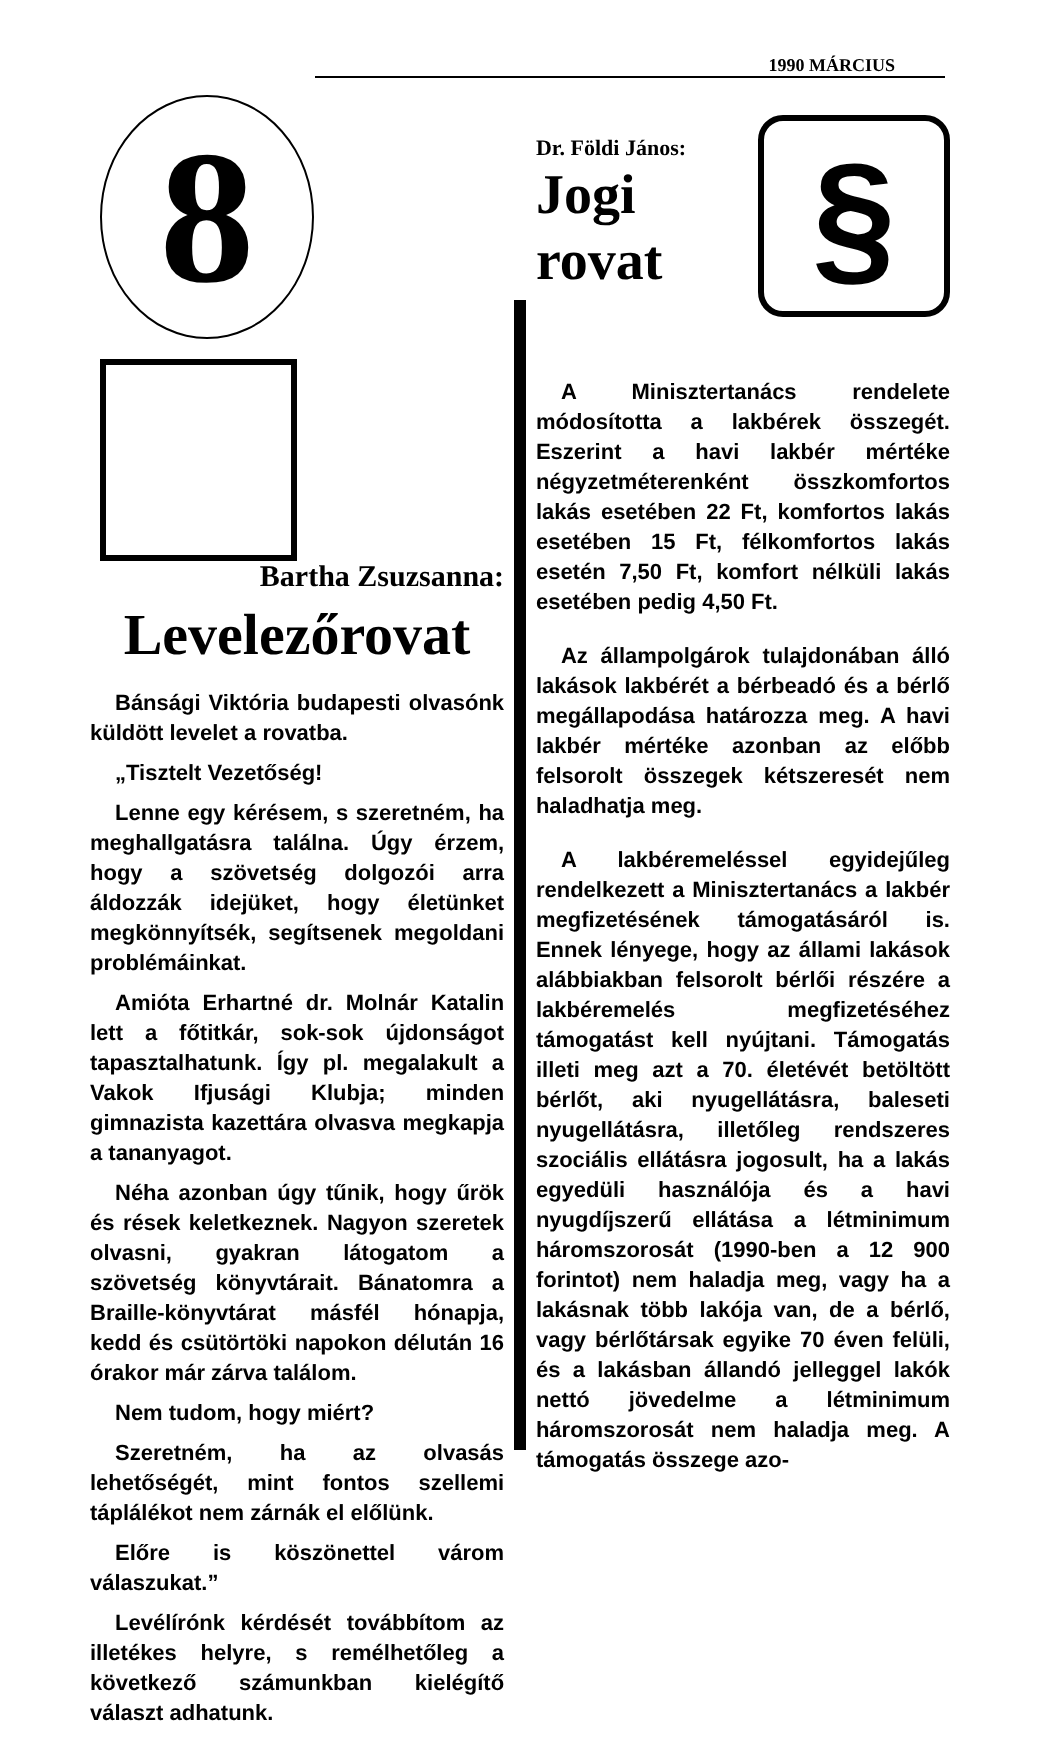1990 MÁRCIUS
8
Bartha Zsuzsanna:
Levelezőrovat
Bánsági Viktória budapesti olvasónk küldött levelet a rovatba.
„Tisztelt Vezetőség!
Lenne egy kérésem, s szeretném, ha meghallgatásra találna. Úgy érzem, hogy a szövetség dolgozói arra áldozzák idejüket, hogy életünket megkönnyítsék, segítsenek megoldani problémáinkat.
Amióta Erhartné dr. Molnár Katalin lett a főtitkár, sok-sok újdonságot tapasztalhatunk. Így pl. megalakult a Vakok Ifjusági Klubja; minden gimnazista kazettára olvasva megkapja a tananyagot.
Néha azonban úgy tűnik, hogy űrök és rések keletkeznek. Nagyon szeretek olvasni, gyakran látogatom a szövetség könyvtárait. Bánatomra a Braille-könyvtárat másfél hónapja, kedd és csütörtöki napokon délután 16 órakor már zárva találom.
Nem tudom, hogy miért?
Szeretném, ha az olvasás lehetőségét, mint fontos szellemi táplálékot nem zárnák el előlünk.
Előre is köszönettel várom válaszukat.”
Levélírónk kérdését továbbítom az illetékes helyre, s remélhetőleg a következő számunkban kielégítő választ adhatunk.
Dr. Földi János:
Jogi
rovat
§
A Minisztertanács rendelete módosította a lakbérek összegét. Eszerint a havi lakbér mértéke négyzetméterenként összkomfortos lakás esetében 22 Ft, komfortos lakás esetében 15 Ft, félkomfortos lakás esetén 7,50 Ft, komfort nélküli lakás esetében pedig 4,50 Ft.
Az állampolgárok tulajdonában álló lakások lakbérét a bérbeadó és a bérlő megállapodása határozza meg. A havi lakbér mértéke azonban az előbb felsorolt összegek kétszeresét nem haladhatja meg.
A lakbéremeléssel egyidejűleg rendelkezett a Minisztertanács a lakbér megfizetésének támogatásáról is. Ennek lényege, hogy az állami lakások alábbiakban felsorolt bérlői részére a lakbéremelés megfizetéséhez támogatást kell nyújtani. Támogatás illeti meg azt a 70. életévét betöltött bérlőt, aki nyugellátásra, baleseti nyugellátásra, illetőleg rendszeres szociális ellátásra jogosult, ha a lakás egyedüli használója és a havi nyugdíjszerű ellátása a létminimum háromszorosát (1990-ben a 12 900 forintot) nem haladja meg, vagy ha a lakásnak több lakója van, de a bérlő, vagy bérlőtársak egyike 70 éven felüli, és a lakásban állandó jelleggel lakók nettó jövedelme a létminimum háromszorosát nem haladja meg. A támogatás összege azo-